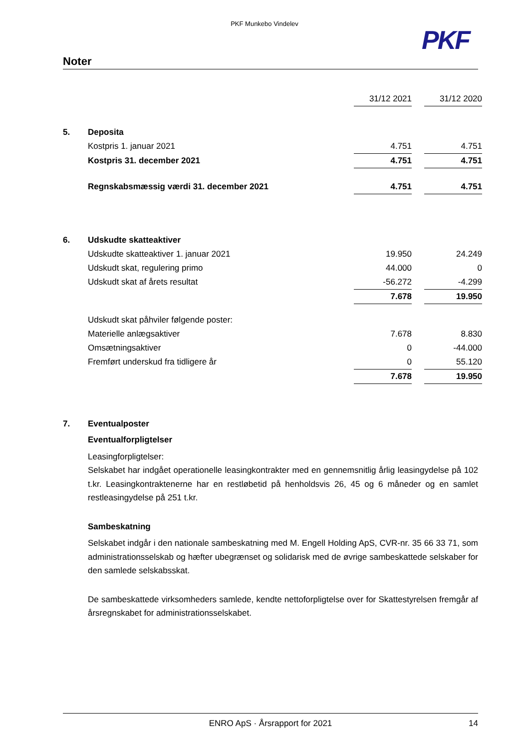PKF Munkebo Vindelev
PKF
Noter
| | | 31/12 2021 | | 31/12 2020 |
| 5. | Deposita | | | |
| | Kostpris 1. januar 2021 | 4.751 | | 4.751 |
| | Kostpris 31. december 2021 | 4.751 | | 4.751 |
| | Regnskabsmæssig værdi 31. december 2021 | 4.751 | | 4.751 |
| 6. | Udskudte skatteaktiver | | | |
| | Udskudte skatteaktiver 1. januar 2021 | 19.950 | | 24.249 |
| | Udskudt skat, regulering primo | 44.000 | | 0 |
| | Udskudt skat af årets resultat | -56.272 | | -4.299 |
| | | 7.678 | | 19.950 |
| | Udskudt skat påhviler følgende poster: | | | |
| | Materielle anlægsaktiver | 7.678 | | 8.830 |
| | Omsætningsaktiver | 0 | | -44.000 |
| | Fremført underskud fra tidligere år | 0 | | 55.120 |
| | | 7.678 | | 19.950 |
7. Eventualposter
Eventualforpligtelser
Leasingforpligtelser:
Selskabet har indgået operationelle leasingkontrakter med en gennemsnitlig årlig leasingydelse på 102 t.kr. Leasingkontraktenerne har en restløbetid på henholdsvis 26, 45 og 6 måneder og en samlet restleasingydelse på 251 t.kr.
Sambeskatning
Selskabet indgår i den nationale sambeskatning med M. Engell Holding ApS, CVR-nr. 35 66 33 71, som administrationsselskab og hæfter ubegrænset og solidarisk med de øvrige sambeskattede selskaber for den samlede selskabsskat.
De sambeskattede virksomheders samlede, kendte nettoforpligtelse over for Skattestyrelsen fremgår af årsregnskabet for administrationsselskabet.
ENRO ApS · Årsrapport for 2021 14